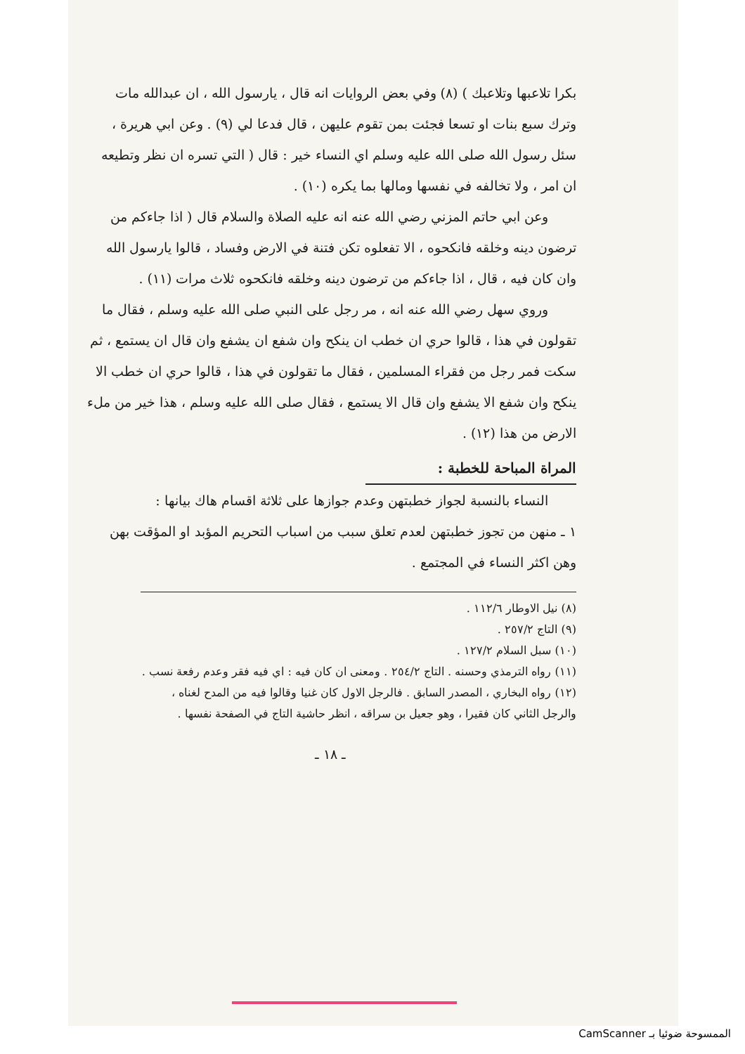بكرا تلاعبها وتلاعبك ) (٨) وفي بعض الروايات انه قال ، يارسول الله ، ان عبدالله مات وترك سبع بنات او تسعا فجئت بمن تقوم عليهن ، قال فدعا لي (٩) . وعن ابي هريرة ، سئل رسول الله صلى الله عليه وسلم اي النساء خير : قال ( التي تسره ان نظر وتطيعه ان امر ، ولا تخالفه في نفسها ومالها بما يكره (١٠) .
وعن ابي حاتم المزني رضي الله عنه انه عليه الصلاة والسلام قال ( اذا جاءكم من ترضون دينه وخلقه فانكحوه ، الا تفعلوه تكن فتنة في الارض وفساد ، قالوا يارسول الله وان كان فيه ، قال ، اذا جاءكم من ترضون دينه وخلقه فانكحوه ثلاث مرات (١١) .
وروي سهل رضي الله عنه انه ، مر رجل على النبي صلى الله عليه وسلم ، فقال ما تقولون في هذا ، قالوا حري ان خطب ان ينكح وان شفع ان يشفع وان قال ان يستمع ، ثم سكت فمر رجل من فقراء المسلمين ، فقال ما تقولون في هذا ، قالوا حري ان خطب الا ينكح وان شفع الا يشفع وان قال الا يستمع ، فقال صلى الله عليه وسلم ، هذا خير من ملء الارض من هذا (١٢) .
المراة المباحة للخطبة :
النساء بالنسبة لجواز خطبتهن وعدم جوازها على ثلاثة اقسام هاك بيانها :
١ ـ منهن من تجوز خطبتهن لعدم تعلق سبب من اسباب التحريم المؤبد او المؤقت بهن وهن اكثر النساء في المجتمع .
(٨) نيل الاوطار ١١٢/٦ .
(٩) التاج ٢٥٧/٢ .
(١٠) سبل السلام ١٢٧/٢ .
(١١) رواه الترمذي وحسنه . التاج ٢٥٤/٢ . ومعنى ان كان فيه : اي فيه فقر وعدم رفعة نسب .
(١٢) رواه البخاري ، المصدر السابق . فالرجل الاول كان غنيا وقالوا فيه من المدح لغناه ، والرجل الثاني كان فقيرا ، وهو جعيل بن سراقه ، انظر حاشية التاج في الصفحة نفسها .
ـ ١٨ ـ
الممسوحة ضوئيا بـ CamScanner